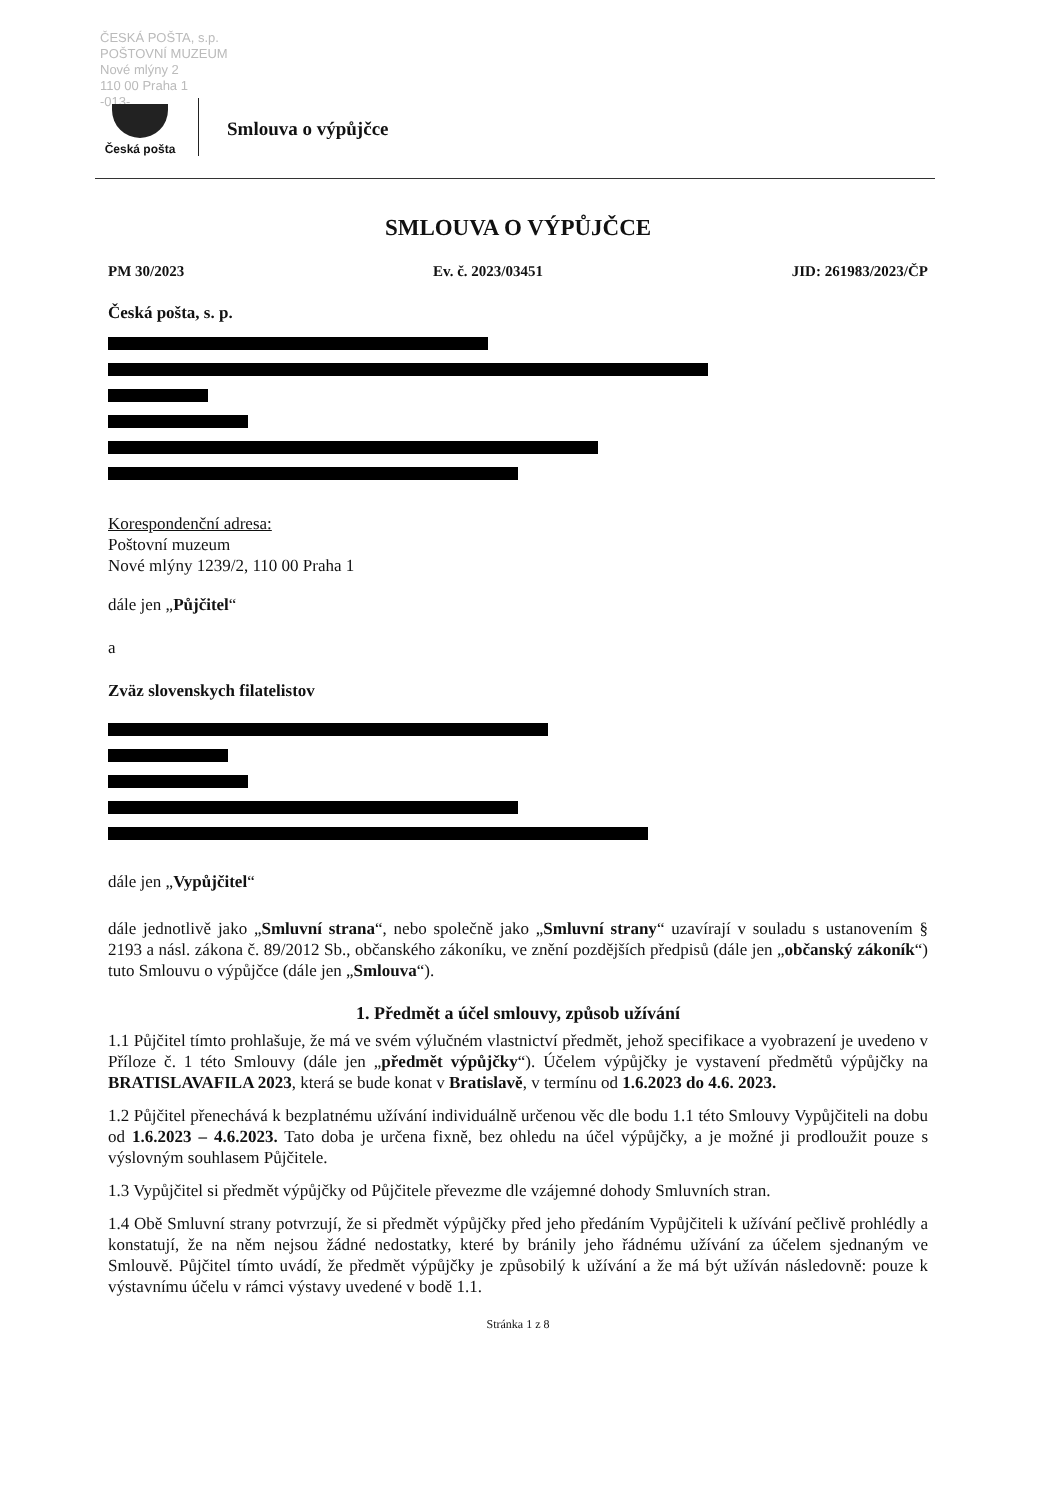ČESKÁ POŠTA, s.p.
POŠTOVNÍ MUZEUM
Nové mlýny 2
110 00 Praha 1
-013-
Česká pošta
Smlouva o výpůjčce
SMLOUVA O VÝPŮJČCE
PM 30/2023 Ev. č. 2023/03451 JID: 261983/2023/ČP
Česká pošta, s. p.
Korespondenční adresa:
Poštovní muzeum
Nové mlýny 1239/2, 110 00 Praha 1
dále jen „Půjčitel“
a
Zväz slovenskych filatelistov
dále jen „Vypůjčitel“
dále jednotlivě jako „Smluvní strana“, nebo společně jako „Smluvní strany“ uzavírají v souladu s ustanovením § 2193 a násl. zákona č. 89/2012 Sb., občanského zákoníku, ve znění pozdějších předpisů (dále jen „občanský zákoník“) tuto Smlouvu o výpůjčce (dále jen „Smlouva“).
1. Předmět a účel smlouvy, způsob užívání
1.1 Půjčitel tímto prohlašuje, že má ve svém výlučném vlastnictví předmět, jehož specifikace a vyobrazení je uvedeno v Příloze č. 1 této Smlouvy (dále jen „předmět výpůjčky“). Účelem výpůjčky je vystavení předmětů výpůjčky na BRATISLAVAFILA 2023, která se bude konat v Bratislavě, v termínu od 1.6.2023 do 4.6. 2023.
1.2 Půjčitel přenechává k bezplatnému užívání individuálně určenou věc dle bodu 1.1 této Smlouvy Vypůjčiteli na dobu od 1.6.2023 – 4.6.2023. Tato doba je určena fixně, bez ohledu na účel výpůjčky, a je možné ji prodloužit pouze s výslovným souhlasem Půjčitele.
1.3 Vypůjčitel si předmět výpůjčky od Půjčitele převezme dle vzájemné dohody Smluvních stran.
1.4 Obě Smluvní strany potvrzují, že si předmět výpůjčky před jeho předáním Vypůjčiteli k užívání pečlivě prohlédly a konstatují, že na něm nejsou žádné nedostatky, které by bránily jeho řádnému užívání za účelem sjednaným ve Smlouvě. Půjčitel tímto uvádí, že předmět výpůjčky je způsobilý k užívání a že má být užíván následovně: pouze k výstavnímu účelu v rámci výstavy uvedené v bodě 1.1.
Stránka 1 z 8